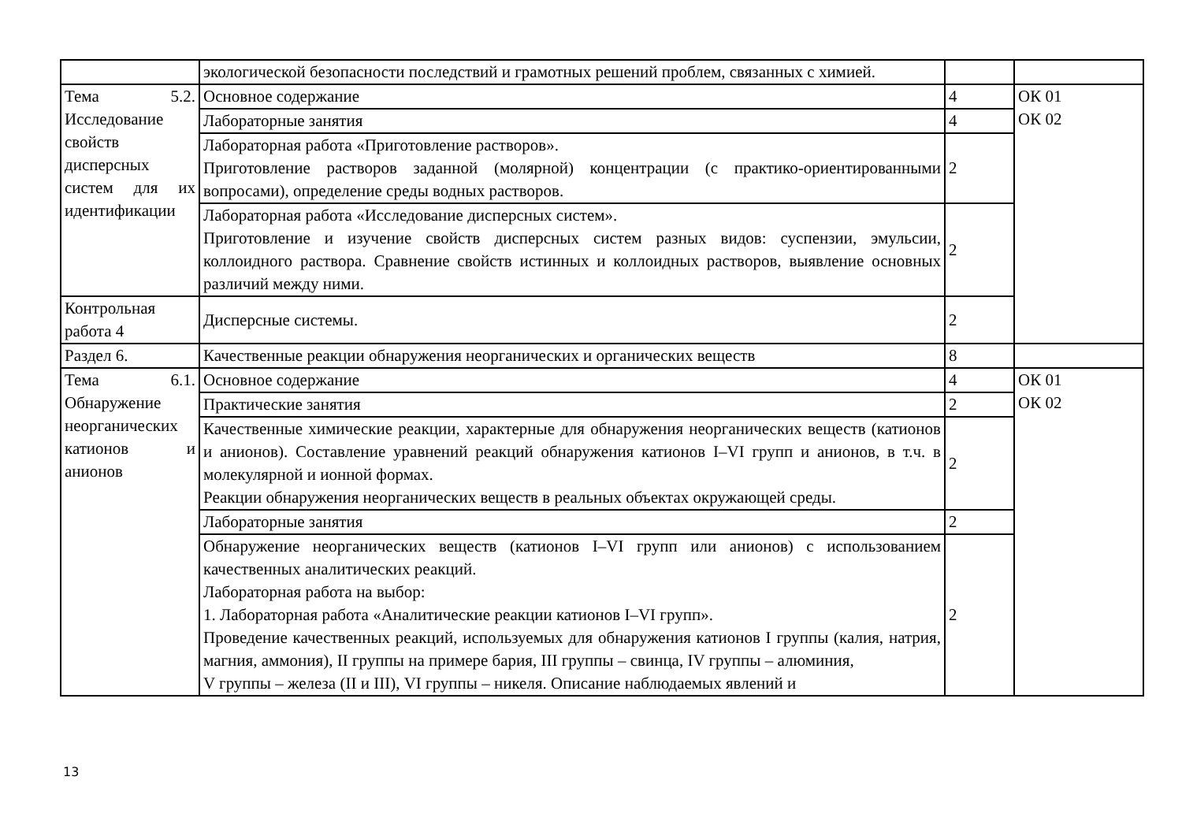| | экологической безопасности последствий и грамотных решений проблем, связанных с химией. | | |
| Тема 5.2. Исследование свойств дисперсных систем для их идентификации | Основное содержание | 4 | ОК 01 ОК 02 |
| | Лабораторные занятия | 4 | |
| | Лабораторная работа «Приготовление растворов». Приготовление растворов заданной (молярной) концентрации (с практико-ориентированными вопросами), определение среды водных растворов. | 2 | |
| | Лабораторная работа «Исследование дисперсных систем». Приготовление и изучение свойств дисперсных систем разных видов: суспензии, эмульсии, коллоидного раствора. Сравнение свойств истинных и коллоидных растворов, выявление основных различий между ними. | 2 | |
| Контрольная работа 4 | Дисперсные системы. | 2 | |
| Раздел 6. | Качественные реакции обнаружения неорганических и органических веществ | 8 | |
| Тема 6.1. Обнаружение неорганических катионов и анионов | Основное содержание | 4 | ОК 01 ОК 02 |
| | Практические занятия | 2 | |
| | Качественные химические реакции, характерные для обнаружения неорганических веществ (катионов и анионов). Составление уравнений реакций обнаружения катионов I–VI групп и анионов, в т.ч. в молекулярной и ионной формах. Реакции обнаружения неорганических веществ в реальных объектах окружающей среды. | 2 | |
| | Лабораторные занятия | 2 | |
| | Обнаружение неорганических веществ (катионов I–VI групп или анионов) с использованием качественных аналитических реакций. Лабораторная работа на выбор: 1. Лабораторная работа «Аналитические реакции катионов I–VI групп». Проведение качественных реакций, используемых для обнаружения катионов I группы (калия, натрия, магния, аммония), II группы на примере бария, III группы – свинца, IV группы – алюминия, V группы – железа (II и III), VI группы – никеля. Описание наблюдаемых явлений и | 2 | |
13